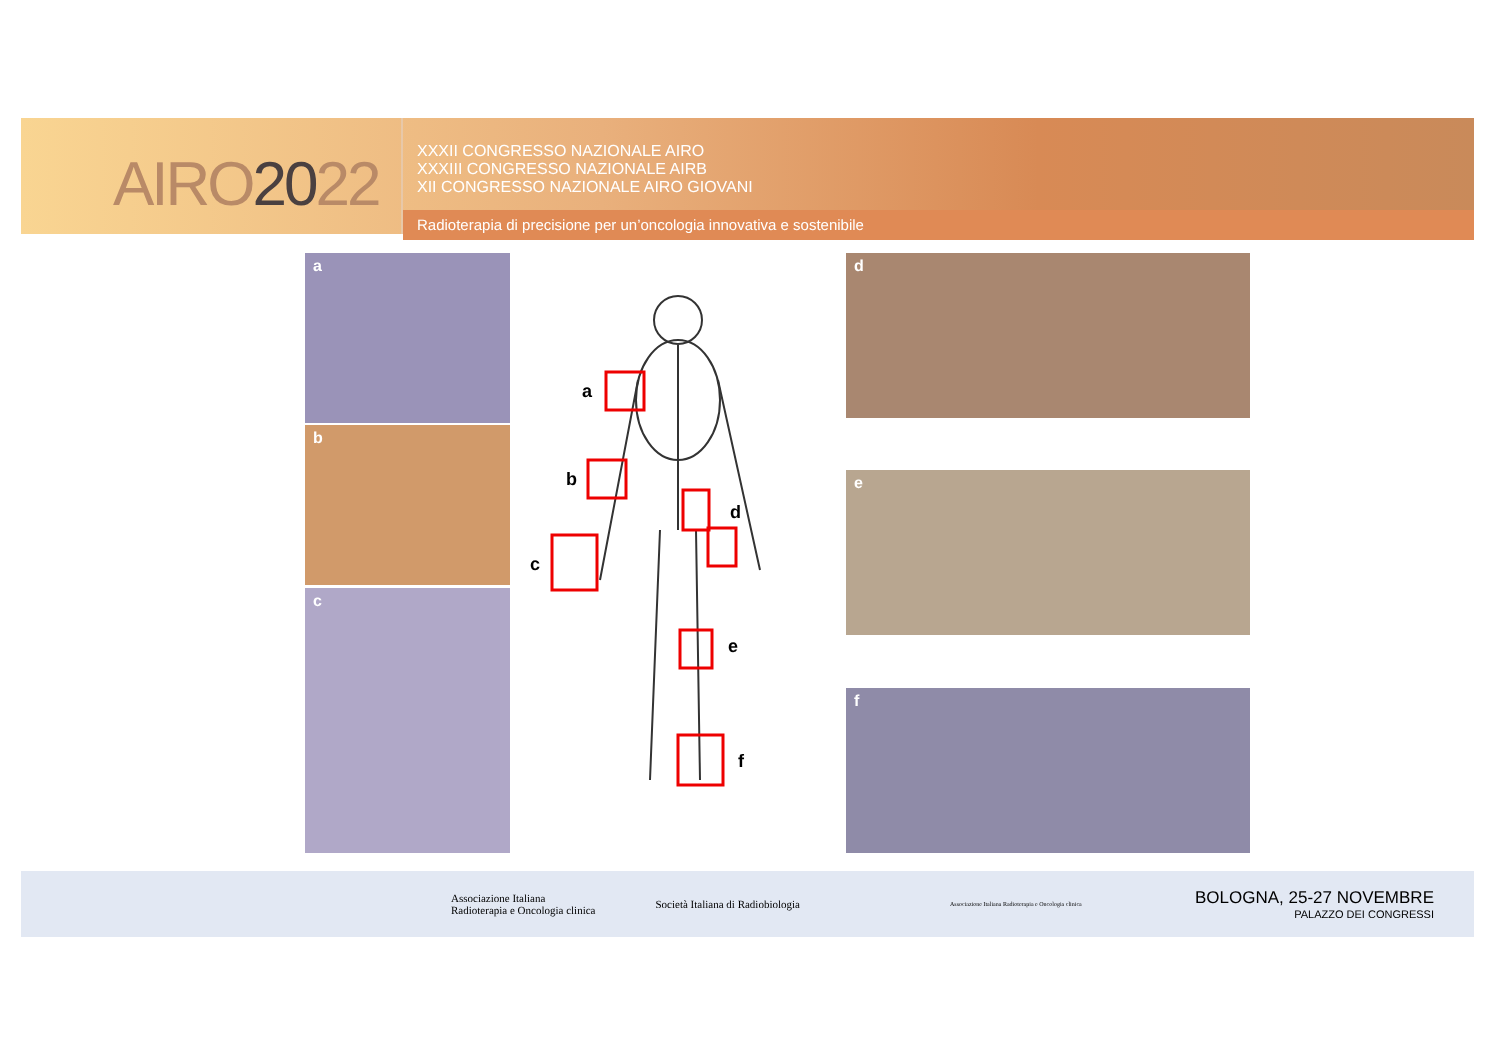AIRO2022
XXXII CONGRESSO NAZIONALE AIRO
XXXIII CONGRESSO NAZIONALE AIRB
XII CONGRESSO NAZIONALE AIRO GIOVANI
Radioterapia di precisione per un’oncologia innovativa e sostenibile
a
b
c
a
b
c
d
e
f
d
e
f
Associazione Italiana
Radioterapia e Oncologia clinica
Società Italiana di Radiobiologia
Associazione Italiana Radioterapia e Oncologia clinica
BOLOGNA, 25-27 NOVEMBRE
PALAZZO DEI CONGRESSI